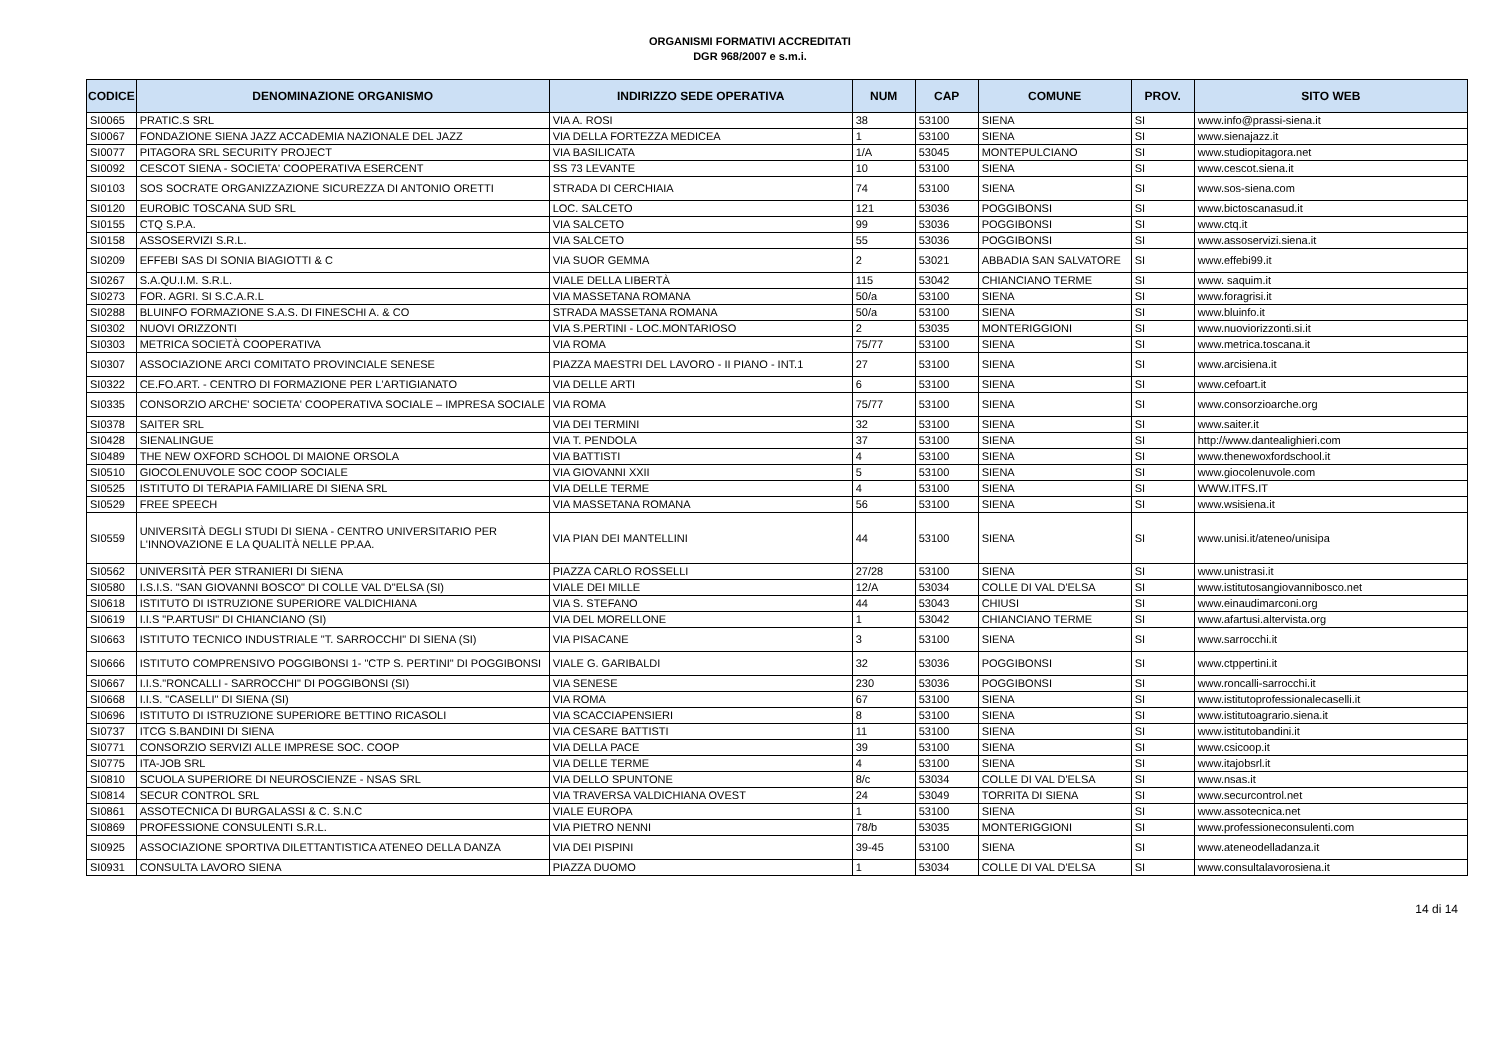ORGANISMI FORMATIVI ACCREDITATI
DGR 968/2007 e s.m.i.
| CODICE | DENOMINAZIONE ORGANISMO | INDIRIZZO SEDE OPERATIVA | NUM | CAP | COMUNE | PROV. | SITO WEB |
| --- | --- | --- | --- | --- | --- | --- | --- |
| SI0065 | PRATIC.S SRL | VIA A. ROSI | 38 | 53100 | SIENA | SI | www.info@prassi-siena.it |
| SI0067 | FONDAZIONE SIENA JAZZ ACCADEMIA NAZIONALE DEL JAZZ | VIA DELLA FORTEZZA MEDICEA | 1 | 53100 | SIENA | SI | www.sienajazz.it |
| SI0077 | PITAGORA SRL SECURITY PROJECT | VIA BASILICATA | 1/A | 53045 | MONTEPULCIANO | SI | www.studiopitagora.net |
| SI0092 | CESCOT SIENA - SOCIETA' COOPERATIVA ESERCENT | SS 73 LEVANTE | 10 | 53100 | SIENA | SI | www.cescot.siena.it |
| SI0103 | SOS SOCRATE ORGANIZZAZIONE SICUREZZA DI ANTONIO ORETTI | STRADA DI CERCHIAIA | 74 | 53100 | SIENA | SI | www.sos-siena.com |
| SI0120 | EUROBIC TOSCANA SUD SRL | LOC. SALCETO | 121 | 53036 | POGGIBONSI | SI | www.bictoscanasud.it |
| SI0155 | CTQ S.P.A. | VIA SALCETO | 99 | 53036 | POGGIBONSI | SI | www.ctq.it |
| SI0158 | ASSOSERVIZI S.R.L. | VIA SALCETO | 55 | 53036 | POGGIBONSI | SI | www.assoservizi.siena.it |
| SI0209 | EFFEBI SAS DI SONIA BIAGIOTTI & C | VIA SUOR GEMMA | 2 | 53021 | ABBADIA SAN SALVATORE | SI | www.effebi99.it |
| SI0267 | S.A.QU.I.M. S.R.L. | VIALE DELLA LIBERTÀ | 115 | 53042 | CHIANCIANO TERME | SI | www. saquim.it |
| SI0273 | FOR. AGRI. SI S.C.A.R.L | VIA MASSETANA ROMANA | 50/a | 53100 | SIENA | SI | www.foragrisi.it |
| SI0288 | BLUINFO FORMAZIONE S.A.S. DI FINESCHI A. & CO | STRADA MASSETANA ROMANA | 50/a | 53100 | SIENA | SI | www.bluinfo.it |
| SI0302 | NUOVI ORIZZONTI | VIA S.PERTINI - LOC.MONTARIOSO | 2 | 53035 | MONTERIGGIONI | SI | www.nuoviorizzonti.si.it |
| SI0303 | METRICA SOCIETÀ COOPERATIVA | VIA ROMA | 75/77 | 53100 | SIENA | SI | www.metrica.toscana.it |
| SI0307 | ASSOCIAZIONE ARCI COMITATO PROVINCIALE SENESE | PIAZZA MAESTRI DEL LAVORO - II PIANO - INT.1 | 27 | 53100 | SIENA | SI | www.arcisiena.it |
| SI0322 | CE.FO.ART. - CENTRO DI FORMAZIONE PER L'ARTIGIANATO | VIA DELLE ARTI | 6 | 53100 | SIENA | SI | www.cefoart.it |
| SI0335 | CONSORZIO ARCHE' SOCIETA' COOPERATIVA SOCIALE – IMPRESA SOCIALE | VIA ROMA | 75/77 | 53100 | SIENA | SI | www.consorzioarche.org |
| SI0378 | SAITER SRL | VIA DEI TERMINI | 32 | 53100 | SIENA | SI | www.saiter.it |
| SI0428 | SIENALINGUE | VIA T. PENDOLA | 37 | 53100 | SIENA | SI | http://www.dantealighieri.com |
| SI0489 | THE NEW OXFORD SCHOOL DI MAIONE ORSOLA | VIA BATTISTI | 4 | 53100 | SIENA | SI | www.thenewoxfordschool.it |
| SI0510 | GIOCOLENUVOLE SOC COOP SOCIALE | VIA GIOVANNI XXII | 5 | 53100 | SIENA | SI | www.giocolenuvole.com |
| SI0525 | ISTITUTO DI TERAPIA FAMILIARE DI SIENA SRL | VIA DELLE TERME | 4 | 53100 | SIENA | SI | WWW.ITFS.IT |
| SI0529 | FREE SPEECH | VIA MASSETANA ROMANA | 56 | 53100 | SIENA | SI | www.wsisiena.it |
| SI0559 | UNIVERSITÀ DEGLI STUDI DI SIENA - CENTRO UNIVERSITARIO PER L'INNOVAZIONE E LA QUALITÀ NELLE PP.AA. | VIA PIAN DEI MANTELLINI | 44 | 53100 | SIENA | SI | www.unisi.it/ateneo/unisipa |
| SI0562 | UNIVERSITÀ PER STRANIERI DI SIENA | PIAZZA CARLO ROSSELLI | 27/28 | 53100 | SIENA | SI | www.unistrasi.it |
| SI0580 | I.S.I.S. "SAN GIOVANNI BOSCO" DI COLLE VAL D"ELSA (SI) | VIALE DEI MILLE | 12/A | 53034 | COLLE DI VAL D'ELSA | SI | www.istitutosangiovannibosco.net |
| SI0618 | ISTITUTO DI ISTRUZIONE SUPERIORE VALDICHIANA | VIA S. STEFANO | 44 | 53043 | CHIUSI | SI | www.einaudimarconi.org |
| SI0619 | I.I.S "P.ARTUSI" DI CHIANCIANO (SI) | VIA DEL MORELLONE | 1 | 53042 | CHIANCIANO TERME | SI | www.afartusi.altervista.org |
| SI0663 | ISTITUTO TECNICO INDUSTRIALE "T. SARROCCHI" DI SIENA (SI) | VIA PISACANE | 3 | 53100 | SIENA | SI | www.sarrocchi.it |
| SI0666 | ISTITUTO COMPRENSIVO POGGIBONSI 1- "CTP S. PERTINI" DI POGGIBONSI | VIALE G. GARIBALDI | 32 | 53036 | POGGIBONSI | SI | www.ctppertini.it |
| SI0667 | I.I.S."RONCALLI - SARROCCHI" DI POGGIBONSI (SI) | VIA SENESE | 230 | 53036 | POGGIBONSI | SI | www.roncalli-sarrocchi.it |
| SI0668 | I.I.S. "CASELLI" DI SIENA (SI) | VIA ROMA | 67 | 53100 | SIENA | SI | www.istitutoprofessionalecaselli.it |
| SI0696 | ISTITUTO DI ISTRUZIONE SUPERIORE BETTINO RICASOLI | VIA SCACCIAPENSIERI | 8 | 53100 | SIENA | SI | www.istitutoagrario.siena.it |
| SI0737 | ITCG S.BANDINI DI SIENA | VIA CESARE BATTISTI | 11 | 53100 | SIENA | SI | www.istitutobandini.it |
| SI0771 | CONSORZIO SERVIZI ALLE IMPRESE SOC. COOP | VIA DELLA PACE | 39 | 53100 | SIENA | SI | www.csicoop.it |
| SI0775 | ITA-JOB SRL | VIA DELLE TERME | 4 | 53100 | SIENA | SI | www.itajobsrl.it |
| SI0810 | SCUOLA SUPERIORE DI NEUROSCIENZE - NSAS SRL | VIA DELLO SPUNTONE | 8/c | 53034 | COLLE DI VAL D'ELSA | SI | www.nsas.it |
| SI0814 | SECUR CONTROL SRL | VIA TRAVERSA VALDICHIANA OVEST | 24 | 53049 | TORRITA DI SIENA | SI | www.securcontrol.net |
| SI0861 | ASSOTECNICA DI BURGALASSI & C. S.N.C | VIALE EUROPA | 1 | 53100 | SIENA | SI | www.assotecnica.net |
| SI0869 | PROFESSIONE CONSULENTI S.R.L. | VIA PIETRO NENNI | 78/b | 53035 | MONTERIGGIONI | SI | www.professioneconsulenti.com |
| SI0925 | ASSOCIAZIONE SPORTIVA DILETTANTISTICA ATENEO DELLA DANZA | VIA DEI PISPINI | 39-45 | 53100 | SIENA | SI | www.ateneodelladanza.it |
| SI0931 | CONSULTA LAVORO SIENA | PIAZZA DUOMO | 1 | 53034 | COLLE DI VAL D'ELSA | SI | www.consultalavorosiena.it |
14 di 14